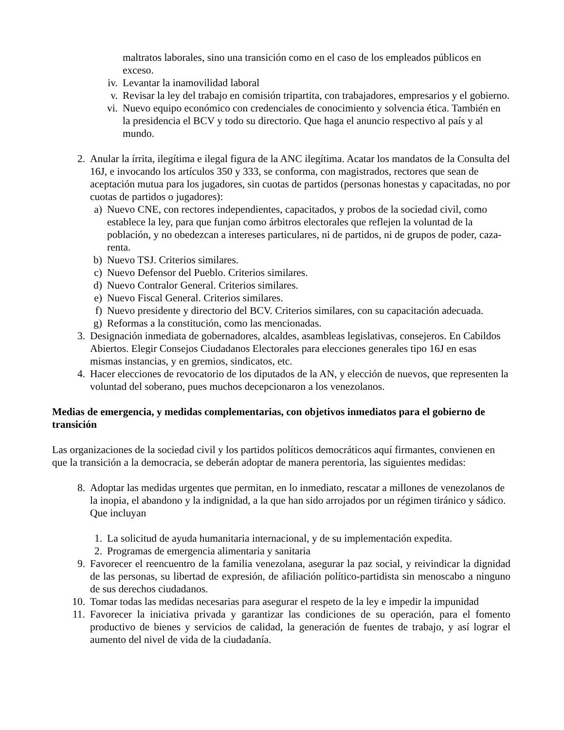maltratos laborales, sino una transición como en el caso de los empleados públicos en exceso.
iv. Levantar la inamovilidad laboral
v. Revisar la ley del trabajo en comisión tripartita, con trabajadores, empresarios y el gobierno.
vi. Nuevo equipo económico con credenciales de conocimiento y solvencia ética. También en la presidencia el BCV y todo su directorio. Que haga el anuncio respectivo al país y al mundo.
2. Anular la írrita, ilegítima e ilegal figura de la ANC ilegítima. Acatar los mandatos de la Consulta del 16J, e invocando los artículos 350 y 333, se conforma, con magistrados, rectores que sean de aceptación mutua para los jugadores, sin cuotas de partidos (personas honestas y capacitadas, no por cuotas de partidos o jugadores):
a) Nuevo CNE, con rectores independientes, capacitados, y probos de la sociedad civil, como establece la ley, para que funjan como árbitros electorales que reflejen la voluntad de la población, y no obedezcan a intereses particulares, ni de partidos, ni de grupos de poder, caza-renta.
b) Nuevo TSJ. Criterios similares.
c) Nuevo Defensor del Pueblo. Criterios similares.
d) Nuevo Contralor General. Criterios similares.
e) Nuevo Fiscal General. Criterios similares.
f) Nuevo presidente y directorio del BCV. Criterios similares, con su capacitación adecuada.
g) Reformas a la constitución, como las mencionadas.
3. Designación inmediata de gobernadores, alcaldes, asambleas legislativas, consejeros. En Cabildos Abiertos. Elegir Consejos Ciudadanos Electorales para elecciones generales tipo 16J en esas mismas instancias, y en gremios, sindicatos, etc.
4. Hacer elecciones de revocatorio de los diputados de la AN, y elección de nuevos, que representen la voluntad del soberano, pues muchos decepcionaron a los venezolanos.
Medias de emergencia, y medidas complementarias, con objetivos inmediatos para el gobierno de transición
Las organizaciones de la sociedad civil y los partidos políticos democráticos aquí firmantes, convienen en que la transición a la democracia, se deberán adoptar de manera perentoria, las siguientes medidas:
8. Adoptar las medidas urgentes que permitan, en lo inmediato, rescatar a millones de venezolanos de la inopia, el abandono y la indignidad, a la que han sido arrojados por un régimen tiránico y sádico. Que incluyan
1. La solicitud de ayuda humanitaria internacional, y de su implementación expedita.
2. Programas de emergencia alimentaria y sanitaria
9. Favorecer el reencuentro de la familia venezolana, asegurar la paz social, y reivindicar la dignidad de las personas, su libertad de expresión, de afiliación político-partidista sin menoscabo a ninguno de sus derechos ciudadanos.
10. Tomar todas las medidas necesarias para asegurar el respeto de la ley e impedir la impunidad
11. Favorecer la iniciativa privada y garantizar las condiciones de su operación, para el fomento productivo de bienes y servicios de calidad, la generación de fuentes de trabajo, y así lograr el aumento del nivel de vida de la ciudadanía.